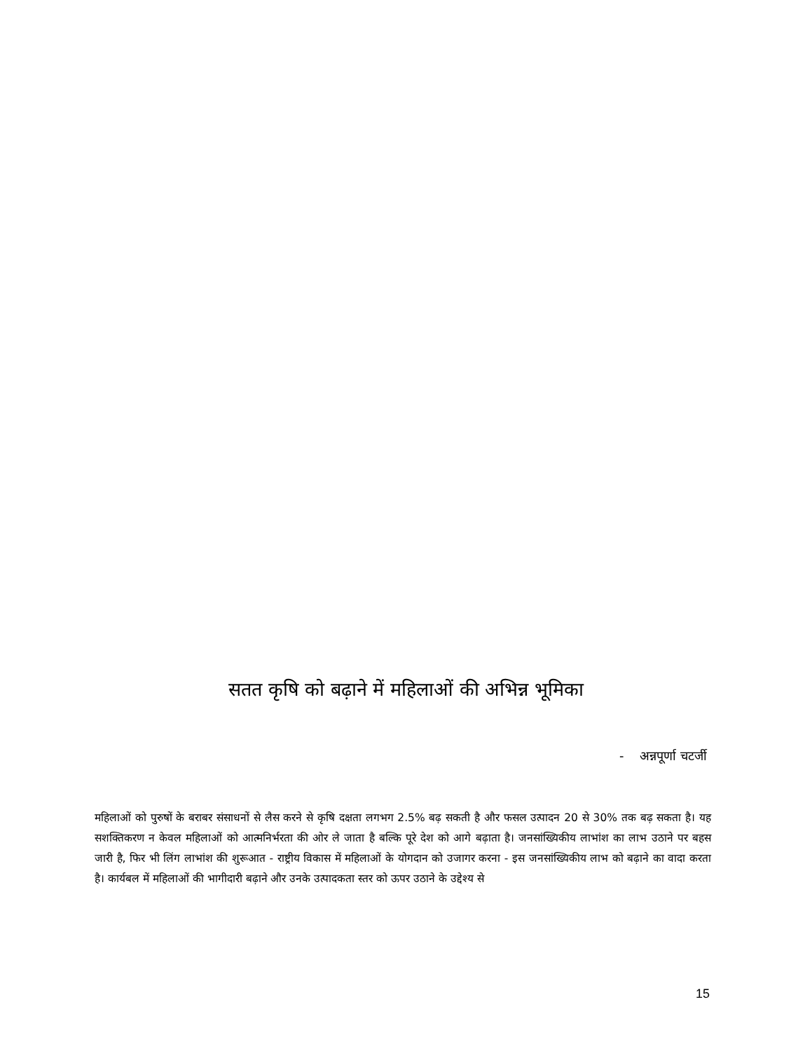सतत कृषि को बढ़ाने में महिलाओं की अभिन्न भूमिका
- अन्नपूर्णा चटर्जी
महिलाओं को पुरुषों के बराबर संसाधनों से लैस करने से कृषि दक्षता लगभग 2.5% बढ़ सकती है और फसल उत्पादन 20 से 30% तक बढ़ सकता है। यह सशक्तिकरण न केवल महिलाओं को आत्मनिर्भरता की ओर ले जाता है बल्कि पूरे देश को आगे बढ़ाता है। जनसांख्यिकीय लाभांश का लाभ उठाने पर बहस जारी है, फिर भी लिंग लाभांश की शुरूआत - राष्ट्रीय विकास में महिलाओं के योगदान को उजागर करना - इस जनसांख्यिकीय लाभ को बढ़ाने का वादा करता है। कार्यबल में महिलाओं की भागीदारी बढ़ाने और उनके उत्पादकता स्तर को ऊपर उठाने के उद्देश्य से
15